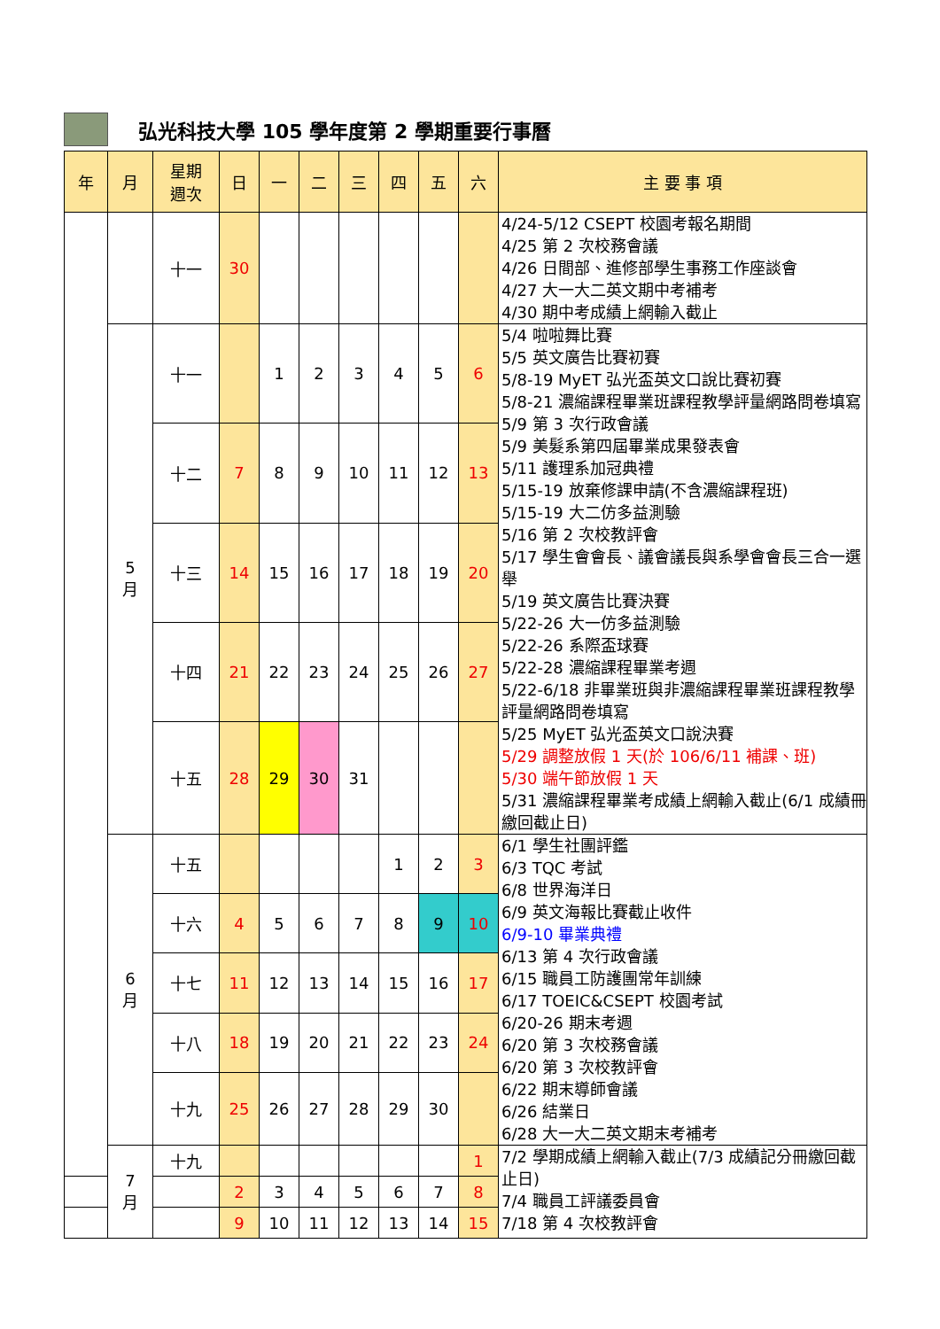弘光科技大學 105 學年度第 2 學期重要行事曆
| 年 | 月 | 星期 週次 | 日 | 一 | 二 | 三 | 四 | 五 | 六 | 主 要 事 項 |
| --- | --- | --- | --- | --- | --- | --- | --- | --- | --- | --- |
| | | 十一 | 30 | | | | | | | 4/24-5/12 CSEPT 校園考報名期間 4/25 第 2 次校務會議 4/26 日間部、進修部學生事務工作座談會 4/27 大一大二英文期中考補考 4/30 期中考成績上網輸入截止 |
| | 5 月 | 十一 | | 1 | 2 | 3 | 4 | 5 | 6 | 5/4 啦啦舞比賽 5/5 英文廣告比賽初賽 5/8-19 MyET 弘光盃英文口說比賽初賽 5/8-21 濃縮課程畢業班課程教學評量網路問卷填寫 5/9 第 3 次行政會議 5/9 美髮系第四屆畢業成果發表會 5/11 護理系加冠典禮 5/15-19 放棄修課申請(不含濃縮課程班) 5/15-19 大二仿多益測驗 5/16 第 2 次校教評會 5/17 學生會會長、議會議長與系學會會長三合一選舉 5/19 英文廣告比賽決賽 5/22-26 大一仿多益測驗 5/22-26 系際盃球賽 5/22-28 濃縮課程畢業考週 5/22-6/18 非畢業班與非濃縮課程畢業班課程教學評量網路問卷填寫 5/25 MyET 弘光盃英文口說決賽 5/29 調整放假 1 天(於 106/6/11 補課、班) 5/30 端午節放假 1 天 5/31 濃縮課程畢業考成績上網輸入截止(6/1 成績冊繳回截止日) |
| | | 十二 | 7 | 8 | 9 | 10 | 11 | 12 | 13 | |
| | | 十三 | 14 | 15 | 16 | 17 | 18 | 19 | 20 | |
| | | 十四 | 21 | 22 | 23 | 24 | 25 | 26 | 27 | |
| | | 十五 | 28 | 29 | 30 | 31 | | | | |
| | 6 月 | 十五 | | | | | 1 | 2 | 3 | 6/1 學生社團評鑑 6/3 TQC 考試 6/8 世界海洋日 6/9 英文海報比賽截止收件 6/9-10 畢業典禮 6/13 第 4 次行政會議 6/15 職員工防護團常年訓練 6/17 TOEIC&CSEPT 校園考試 6/20-26 期末考週 6/20 第 3 次校務會議 6/20 第 3 次校教評會 6/22 期末導師會議 6/26 結業日 6/28 大一大二英文期末考補考 |
| | | 十六 | 4 | 5 | 6 | 7 | 8 | 9 | 10 | |
| | | 十七 | 11 | 12 | 13 | 14 | 15 | 16 | 17 | |
| | | 十八 | 18 | 19 | 20 | 21 | 22 | 23 | 24 | |
| | | 十九 | 25 | 26 | 27 | 28 | 29 | 30 | | |
| | 7 月 | 十九 | | | | | | | 1 | 7/2 學期成績上網輸入截止(7/3 成績記分冊繳回截止日) 7/4 職員工評議委員會 7/18 第 4 次校教評會 |
| | | | 2 | 3 | 4 | 5 | 6 | 7 | 8 | |
| | | | 9 | 10 | 11 | 12 | 13 | 14 | 15 | |